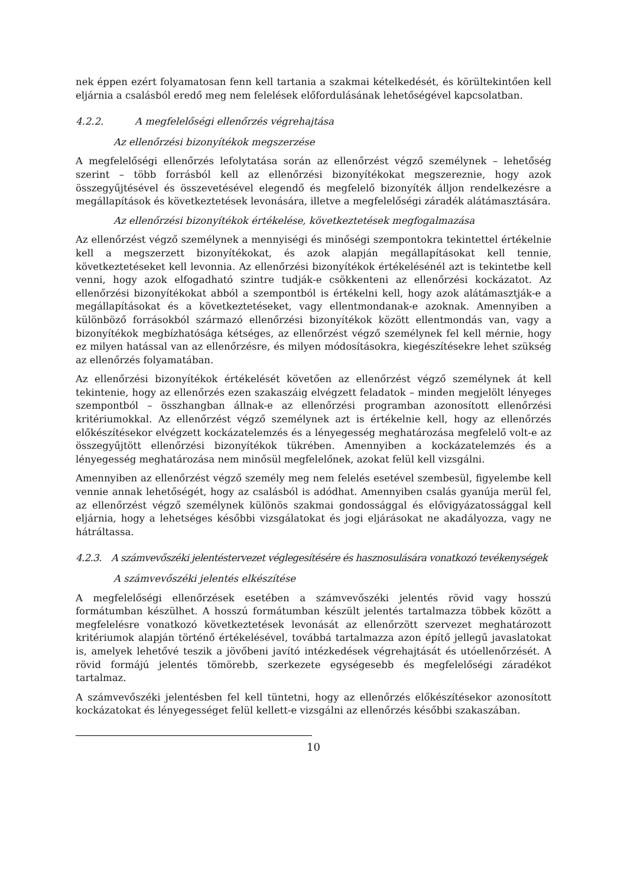nek éppen ezért folyamatosan fenn kell tartania a szakmai kételkedését, és körültekintően kell eljárnia a csalásból eredő meg nem felelések előfordulásának lehetőségével kapcsolatban.
4.2.2. A megfelelőségi ellenőrzés végrehajtása
Az ellenőrzési bizonyítékok megszerzése
A megfelelőségi ellenőrzés lefolytatása során az ellenőrzést végző személynek – lehetőség szerint – több forrásból kell az ellenőrzési bizonyítékokat megszereznie, hogy azok összegyűjtésével és összevetésével elegendő és megfelelő bizonyíték álljon rendelkezésre a megállapítások és következtetések levonására, illetve a megfelelőségi záradék alátámasztására.
Az ellenőrzési bizonyítékok értékelése, következtetések megfogalmazása
Az ellenőrzést végző személynek a mennyiségi és minőségi szempontokra tekintettel értékelnie kell a megszerzett bizonyítékokat, és azok alapján megállapításokat kell tennie, következtetéseket kell levonnia. Az ellenőrzési bizonyítékok értékelésénél azt is tekintetbe kell venni, hogy azok elfogadható szintre tudják-e csökkenteni az ellenőrzési kockázatot. Az ellenőrzési bizonyítékokat abból a szempontból is értékelni kell, hogy azok alátámasztják-e a megállapításokat és a következtetéseket, vagy ellentmondanak-e azoknak. Amennyiben a különböző forrásokból származó ellenőrzési bizonyítékok között ellentmondás van, vagy a bizonyítékok megbízhatósága kétséges, az ellenőrzést végző személynek fel kell mérnie, hogy ez milyen hatással van az ellenőrzésre, és milyen módosításokra, kiegészítésekre lehet szükség az ellenőrzés folyamatában.
Az ellenőrzési bizonyítékok értékelését követően az ellenőrzést végző személynek át kell tekintenie, hogy az ellenőrzés ezen szakaszáig elvégzett feladatok – minden megjelölt lényeges szempontból – összhangban állnak-e az ellenőrzési programban azonosított ellenőrzési kritériumokkal. Az ellenőrzést végző személynek azt is értékelnie kell, hogy az ellenőrzés előkészítésekor elvégzett kockázatelemzés és a lényegesség meghatározása megfelelő volt-e az összegyűjtött ellenőrzési bizonyítékok tükrében. Amennyiben a kockázatelemzés és a lényegesség meghatározása nem minősül megfelelőnek, azokat felül kell vizsgálni.
Amennyiben az ellenőrzést végző személy meg nem felelés esetével szembesül, figyelembe kell vennie annak lehetőségét, hogy az csalásból is adódhat. Amennyiben csalás gyanúja merül fel, az ellenőrzést végző személynek különös szakmai gondossággal és elővigyázatossággal kell eljárnia, hogy a lehetséges későbbi vizsgálatokat és jogi eljárásokat ne akadályozza, vagy ne hátráltassa.
4.2.3. A számvevőszéki jelentéstervezet véglegesítésére és hasznosulására vonatkozó tevékenységek
A számvevőszéki jelentés elkészítése
A megfelelőségi ellenőrzések esetében a számvevőszéki jelentés rövid vagy hosszú formátumban készülhet. A hosszú formátumban készült jelentés tartalmazza többek között a megfelelésre vonatkozó következtetések levonását az ellenőrzött szervezet meghatározott kritériumok alapján történő értékelésével, továbbá tartalmazza azon építő jellegű javaslatokat is, amelyek lehetővé teszik a jövőbeni javító intézkedések végrehajtását és utóellenőrzését. A rövid formájú jelentés tömörebb, szerkezete egységesebb és megfelelőségi záradékot tartalmaz.
A számvevőszéki jelentésben fel kell tüntetni, hogy az ellenőrzés előkészítésekor azonosított kockázatokat és lényegességet felül kellett-e vizsgálni az ellenőrzés későbbi szakaszában.
10